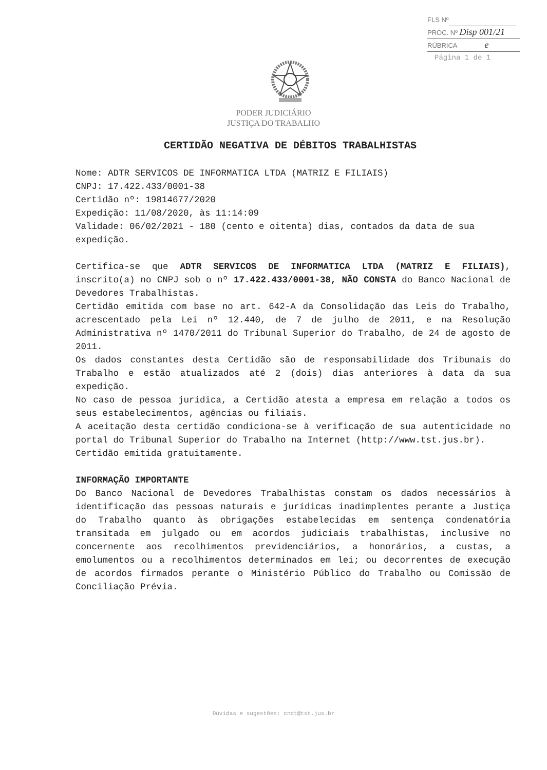FLS Nº
PROC. Nº Disp 001/21
RÚBRICA e
Página 1 de 1
PODER JUDICIÁRIO
JUSTIÇA DO TRABALHO
CERTIDÃO NEGATIVA DE DÉBITOS TRABALHISTAS
Nome: ADTR SERVICOS DE INFORMATICA LTDA (MATRIZ E FILIAIS)
CNPJ: 17.422.433/0001-38
Certidão nº: 19814677/2020
Expedição: 11/08/2020, às 11:14:09
Validade: 06/02/2021 - 180 (cento e oitenta) dias, contados da data de sua expedição.
Certifica-se que ADTR SERVICOS DE INFORMATICA LTDA (MATRIZ E FILIAIS), inscrito(a) no CNPJ sob o nº 17.422.433/0001-38, NÃO CONSTA do Banco Nacional de Devedores Trabalhistas.
Certidão emitida com base no art. 642-A da Consolidação das Leis do Trabalho, acrescentado pela Lei nº 12.440, de 7 de julho de 2011, e na Resolução Administrativa nº 1470/2011 do Tribunal Superior do Trabalho, de 24 de agosto de 2011.
Os dados constantes desta Certidão são de responsabilidade dos Tribunais do Trabalho e estão atualizados até 2 (dois) dias anteriores à data da sua expedição.
No caso de pessoa jurídica, a Certidão atesta a empresa em relação a todos os seus estabelecimentos, agências ou filiais.
A aceitação desta certidão condiciona-se à verificação de sua autenticidade no portal do Tribunal Superior do Trabalho na Internet (http://www.tst.jus.br).
Certidão emitida gratuitamente.
INFORMAÇÃO IMPORTANTE
Do Banco Nacional de Devedores Trabalhistas constam os dados necessários à identificação das pessoas naturais e jurídicas inadimplentes perante a Justiça do Trabalho quanto às obrigações estabelecidas em sentença condenatória transitada em julgado ou em acordos judiciais trabalhistas, inclusive no concernente aos recolhimentos previdenciários, a honorários, a custas, a emolumentos ou a recolhimentos determinados em lei; ou decorrentes de execução de acordos firmados perante o Ministério Público do Trabalho ou Comissão de Conciliação Prévia.
Dúvidas e sugestões: cndt@tst.jus.br